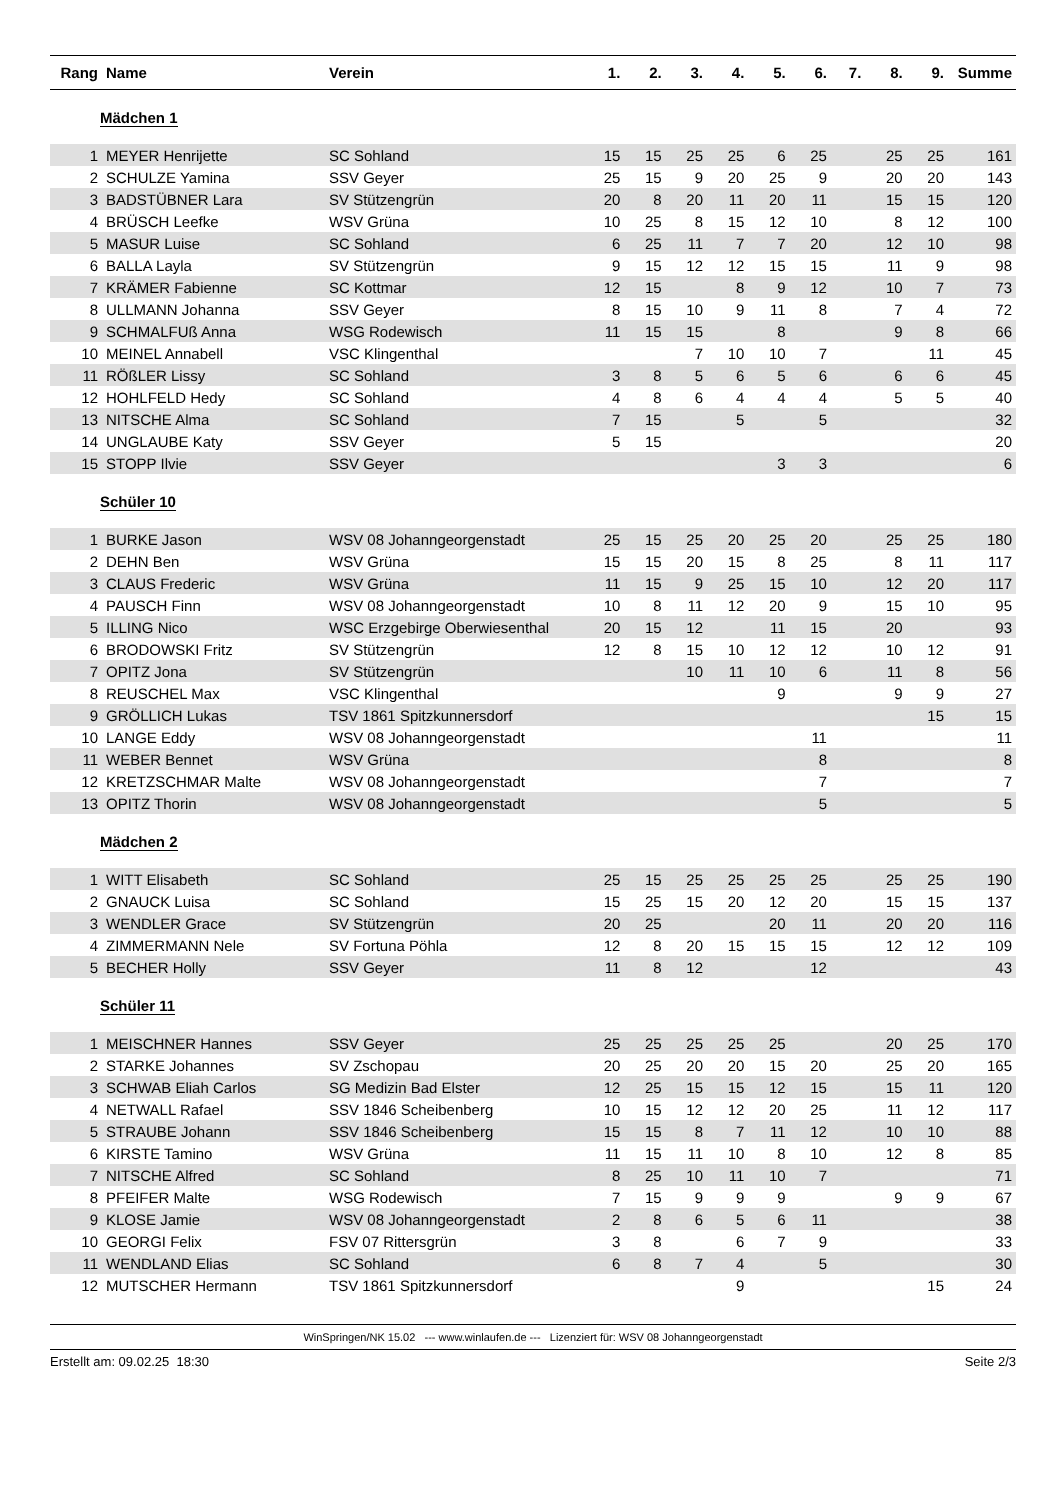| Rang | Name | Verein | 1. | 2. | 3. | 4. | 5. | 6. | 7. | 8. | 9. | Summe |
| --- | --- | --- | --- | --- | --- | --- | --- | --- | --- | --- | --- | --- |
| Mädchen 1 | | | | | | | | | | | | |
| 1 | MEYER Henrijette | SC Sohland | 15 | 15 | 25 | 25 | 6 | 25 | | 25 | 25 | 161 |
| 2 | SCHULZE Yamina | SSV Geyer | 25 | 15 | 9 | 20 | 25 | 9 | | 20 | 20 | 143 |
| 3 | BADSTÜBNER Lara | SV Stützengrün | 20 | 8 | 20 | 11 | 20 | 11 | | 15 | 15 | 120 |
| 4 | BRÜSCH Leefke | WSV Grüna | 10 | 25 | 8 | 15 | 12 | 10 | | 8 | 12 | 100 |
| 5 | MASUR Luise | SC Sohland | 6 | 25 | 11 | 7 | 7 | 20 | | 12 | 10 | 98 |
| 6 | BALLA Layla | SV Stützengrün | 9 | 15 | 12 | 12 | 15 | 15 | | 11 | 9 | 98 |
| 7 | KRÄMER Fabienne | SC Kottmar | 12 | 15 | | 8 | 9 | 12 | | 10 | 7 | 73 |
| 8 | ULLMANN Johanna | SSV Geyer | 8 | 15 | 10 | 9 | 11 | 8 | | 7 | 4 | 72 |
| 9 | SCHMALFUß Anna | WSG Rodewisch | 11 | 15 | 15 | | 8 | | | 9 | 8 | 66 |
| 10 | MEINEL Annabell | VSC Klingenthal | | | 7 | 10 | 10 | 7 | | | 11 | 45 |
| 11 | RÖßLER Lissy | SC Sohland | 3 | 8 | 5 | 6 | 5 | 6 | | 6 | 6 | 45 |
| 12 | HOHLFELD Hedy | SC Sohland | 4 | 8 | 6 | 4 | 4 | 4 | | 5 | 5 | 40 |
| 13 | NITSCHE Alma | SC Sohland | 7 | 15 | | 5 | | 5 | | | | 32 |
| 14 | UNGLAUBE Katy | SSV Geyer | 5 | 15 | | | | | | | | 20 |
| 15 | STOPP Ilvie | SSV Geyer | | | | | 3 | 3 | | | | 6 |
| Schüler 10 | | | | | | | | | | | | |
| 1 | BURKE Jason | WSV 08 Johanngeorgenstadt | 25 | 15 | 25 | 20 | 25 | 20 | | 25 | 25 | 180 |
| 2 | DEHN Ben | WSV Grüna | 15 | 15 | 20 | 15 | 8 | 25 | | 8 | 11 | 117 |
| 3 | CLAUS Frederic | WSV Grüna | 11 | 15 | 9 | 25 | 15 | 10 | | 12 | 20 | 117 |
| 4 | PAUSCH Finn | WSV 08 Johanngeorgenstadt | 10 | 8 | 11 | 12 | 20 | 9 | | 15 | 10 | 95 |
| 5 | ILLING Nico | WSC Erzgebirge Oberwiesenthal | 20 | 15 | 12 | | 11 | 15 | | 20 | | 93 |
| 6 | BRODOWSKI Fritz | SV Stützengrün | 12 | 8 | 15 | 10 | 12 | 12 | | 10 | 12 | 91 |
| 7 | OPITZ Jona | SV Stützengrün | | | 10 | 11 | 10 | 6 | | 11 | 8 | 56 |
| 8 | REUSCHEL Max | VSC Klingenthal | | | | | 9 | | | 9 | 9 | 27 |
| 9 | GRÖLLICH Lukas | TSV 1861 Spitzkunnersdorf | | | | | | | | | 15 | 15 |
| 10 | LANGE Eddy | WSV 08 Johanngeorgenstadt | | | | | | 11 | | | | 11 |
| 11 | WEBER Bennet | WSV Grüna | | | | | | 8 | | | | 8 |
| 12 | KRETZSCHMAR Malte | WSV 08 Johanngeorgenstadt | | | | | | 7 | | | | 7 |
| 13 | OPITZ Thorin | WSV 08 Johanngeorgenstadt | | | | | | 5 | | | | 5 |
| Mädchen 2 | | | | | | | | | | | | |
| 1 | WITT Elisabeth | SC Sohland | 25 | 15 | 25 | 25 | 25 | 25 | | 25 | 25 | 190 |
| 2 | GNAUCK Luisa | SC Sohland | 15 | 25 | 15 | 20 | 12 | 20 | | 15 | 15 | 137 |
| 3 | WENDLER Grace | SV Stützengrün | 20 | 25 | | | 20 | 11 | | 20 | 20 | 116 |
| 4 | ZIMMERMANN Nele | SV Fortuna Pöhla | 12 | 8 | 20 | 15 | 15 | 15 | | 12 | 12 | 109 |
| 5 | BECHER Holly | SSV Geyer | 11 | 8 | 12 | | | 12 | | | | 43 |
| Schüler 11 | | | | | | | | | | | | |
| 1 | MEISCHNER Hannes | SSV Geyer | 25 | 25 | 25 | 25 | 25 | | | 20 | 25 | 170 |
| 2 | STARKE Johannes | SV Zschopau | 20 | 25 | 20 | 20 | 15 | 20 | | 25 | 20 | 165 |
| 3 | SCHWAB Eliah Carlos | SG Medizin Bad Elster | 12 | 25 | 15 | 15 | 12 | 15 | | 15 | 11 | 120 |
| 4 | NETWALL Rafael | SSV 1846 Scheibenberg | 10 | 15 | 12 | 12 | 20 | 25 | | 11 | 12 | 117 |
| 5 | STRAUBE Johann | SSV 1846 Scheibenberg | 15 | 15 | 8 | 7 | 11 | 12 | | 10 | 10 | 88 |
| 6 | KIRSTE Tamino | WSV Grüna | 11 | 15 | 11 | 10 | 8 | 10 | | 12 | 8 | 85 |
| 7 | NITSCHE Alfred | SC Sohland | 8 | 25 | 10 | 11 | 10 | 7 | | | | 71 |
| 8 | PFEIFER Malte | WSG Rodewisch | 7 | 15 | 9 | 9 | 9 | | | 9 | 9 | 67 |
| 9 | KLOSE Jamie | WSV 08 Johanngeorgenstadt | 2 | 8 | 6 | 5 | 6 | 11 | | | | 38 |
| 10 | GEORGI Felix | FSV 07 Rittersgrün | 3 | 8 | | 6 | 7 | 9 | | | | 33 |
| 11 | WENDLAND Elias | SC Sohland | 6 | 8 | 7 | 4 | | 5 | | | | 30 |
| 12 | MUTSCHER Hermann | TSV 1861 Spitzkunnersdorf | | | | 9 | | | | | 15 | 24 |
WinSpringen/NK 15.02 --- www.winlaufen.de --- Lizenziert für: WSV 08 Johanngeorgenstadt
Erstellt am: 09.02.25 18:30 Seite 2/3